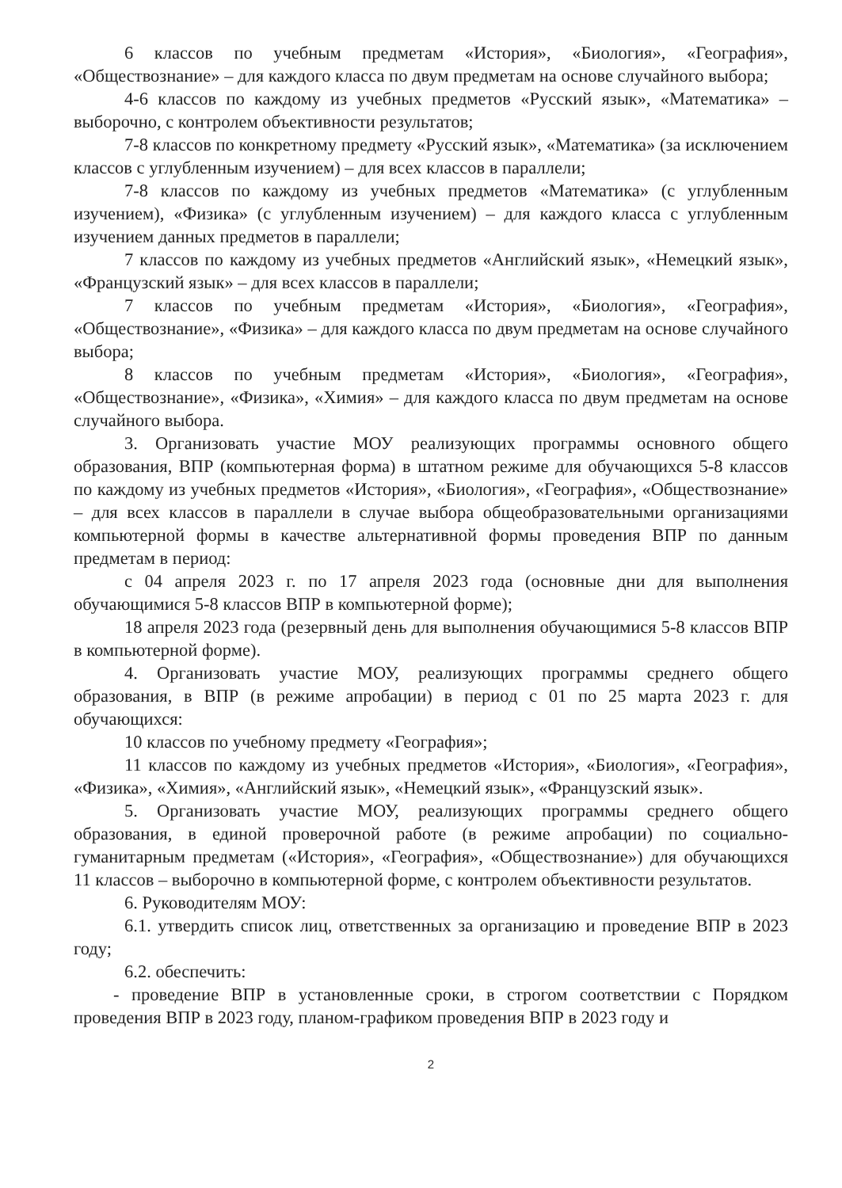6 классов по учебным предметам «История», «Биология», «География», «Обществознание» – для каждого класса по двум предметам на основе случайного выбора;
4-6 классов по каждому из учебных предметов «Русский язык», «Математика» – выборочно, с контролем объективности результатов;
7-8 классов по конкретному предмету «Русский язык», «Математика» (за исключением классов с углубленным изучением) – для всех классов в параллели;
7-8 классов по каждому из учебных предметов «Математика» (с углубленным изучением), «Физика» (с углубленным изучением) – для каждого класса с углубленным изучением данных предметов в параллели;
7 классов по каждому из учебных предметов «Английский язык», «Немецкий язык», «Французский язык» – для всех классов в параллели;
7 классов по учебным предметам «История», «Биология», «География», «Обществознание», «Физика» – для каждого класса по двум предметам на основе случайного выбора;
8 классов по учебным предметам «История», «Биология», «География», «Обществознание», «Физика», «Химия» – для каждого класса по двум предметам на основе случайного выбора.
3. Организовать участие МОУ реализующих программы основного общего образования, ВПР (компьютерная форма) в штатном режиме для обучающихся 5-8 классов по каждому из учебных предметов «История», «Биология», «География», «Обществознание» – для всех классов в параллели в случае выбора общеобразовательными организациями компьютерной формы в качестве альтернативной формы проведения ВПР по данным предметам в период:
с 04 апреля 2023 г. по 17 апреля 2023 года (основные дни для выполнения обучающимися 5-8 классов ВПР в компьютерной форме);
18 апреля 2023 года (резервный день для выполнения обучающимися 5-8 классов ВПР в компьютерной форме).
4. Организовать участие МОУ, реализующих программы среднего общего образования, в ВПР (в режиме апробации) в период с 01 по 25 марта 2023 г. для обучающихся:
10 классов по учебному предмету «География»;
11 классов по каждому из учебных предметов «История», «Биология», «География», «Физика», «Химия», «Английский язык», «Немецкий язык», «Французский язык».
5. Организовать участие МОУ, реализующих программы среднего общего образования, в единой проверочной работе (в режиме апробации) по социально-гуманитарным предметам («История», «География», «Обществознание») для обучающихся 11 классов – выборочно в компьютерной форме, с контролем объективности результатов.
6. Руководителям МОУ:
6.1. утвердить список лиц, ответственных за организацию и проведение ВПР в 2023 году;
6.2. обеспечить:
- проведение ВПР в установленные сроки, в строгом соответствии с Порядком проведения ВПР в 2023 году, планом-графиком проведения ВПР в 2023 году и
2